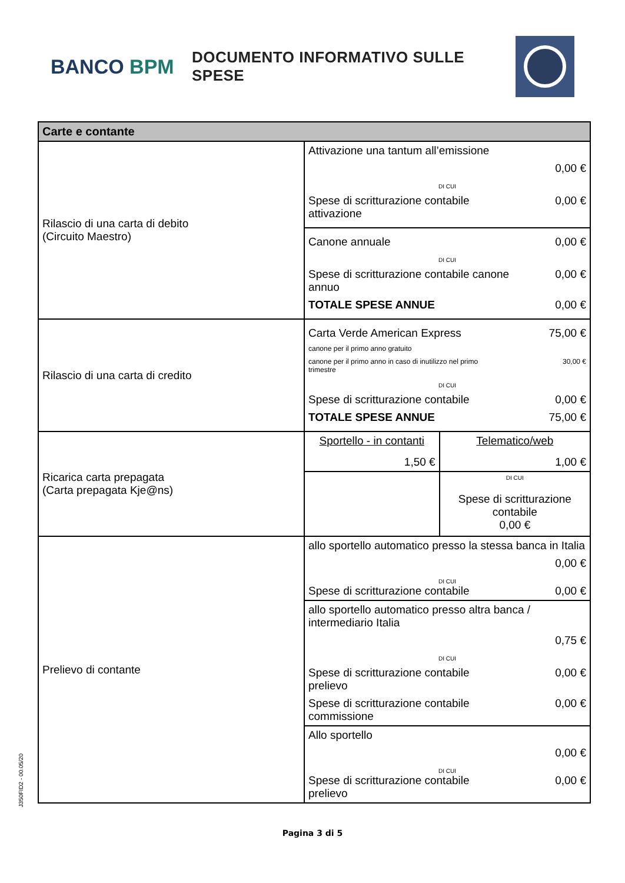BANCO BPM
DOCUMENTO INFORMATIVO SULLE SPESE
| Carte e contante | | |
| --- | --- | --- |
| Rilascio di una carta di debito (Circuito Maestro) | Attivazione una tantum all’emissione 0,00 € DI CUI Spese di scritturazione contabile attivazione 0,00 € | |
| | Canone annuale 0,00 € DI CUI Spese di scritturazione contabile canone annuo 0,00 € TOTALE SPESE ANNUE 0,00 € | |
| Rilascio di una carta di credito | Carta Verde American Express 75,00 € canone per il primo anno gratuito canone per il primo anno in caso di inutilizzo nel primo trimestre 30,00 € DI CUI Spese di scritturazione contabile 0,00 € TOTALE SPESE ANNUE 75,00 € | |
| Ricarica carta prepagata (Carta prepagata Kje@ns) | Sportello - in contanti 1,50 € | Telematico/web 1,00 € |
| | | DI CUI Spese di scritturazione contabile 0,00 € |
| Prelievo di contante | allo sportello automatico presso la stessa banca in Italia 0,00 € DI CUI Spese di scritturazione contabile 0,00 € | |
| | allo sportello automatico presso altra banca / intermediario Italia 0,75 € DI CUI Spese di scritturazione contabile prelievo 0,00 € Spese di scritturazione contabile commissione 0,00 € | |
| | Allo sportello 0,00 € DI CUI Spese di scritturazione contabile prelievo 0,00 € | |
Pagina 3 di 5
J350FID2 - 00.05/20